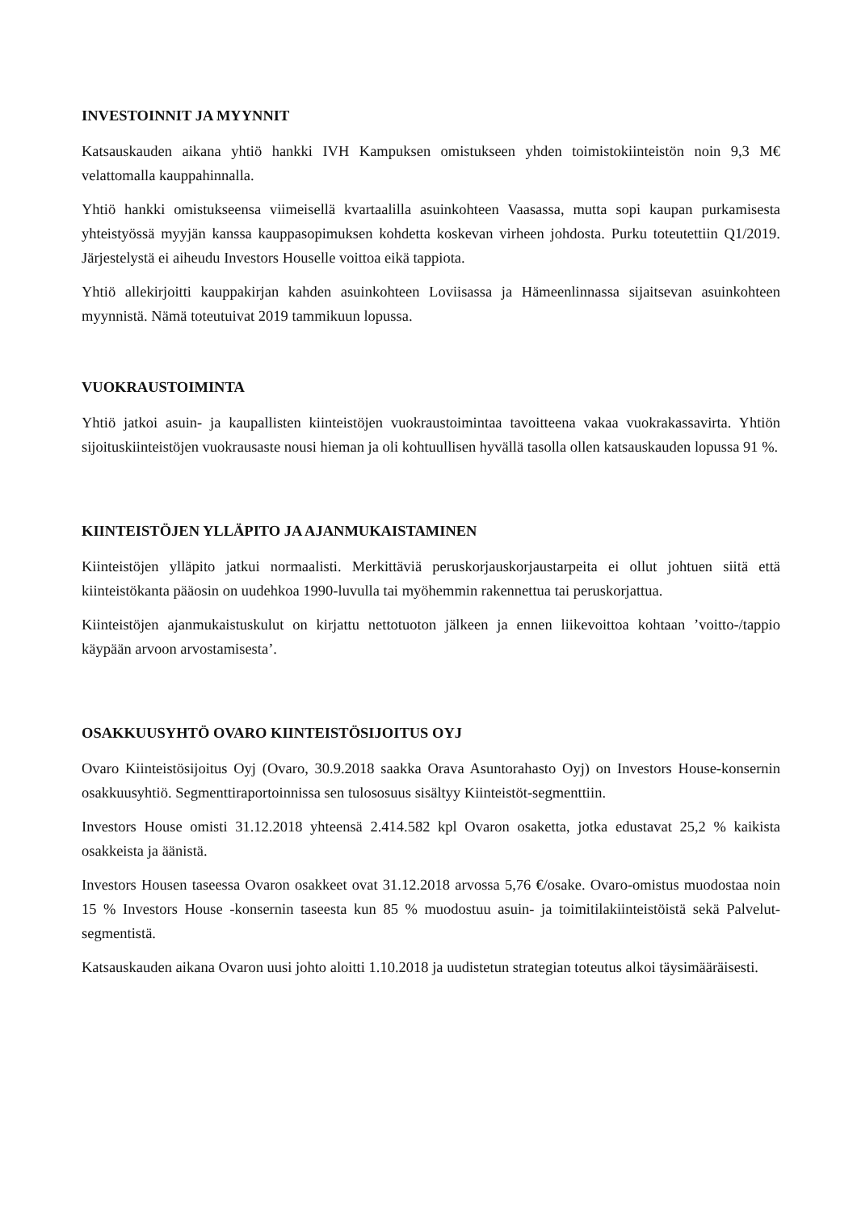INVESTOINNIT JA MYYNNIT
Katsauskauden aikana yhtiö hankki IVH Kampuksen omistukseen yhden toimistokiinteistön noin 9,3 M€ velattomalla kauppahinnalla.
Yhtiö hankki omistukseensa viimeisellä kvartaalilla asuinkohteen Vaasassa, mutta sopi kaupan purkamisesta yhteistyössä myyjän kanssa kauppasopimuksen kohdetta koskevan virheen johdosta. Purku toteutettiin Q1/2019. Järjestelystä ei aiheudu Investors Houselle voittoa eikä tappiota.
Yhtiö allekirjoitti kauppakirjan kahden asuinkohteen Loviisassa ja Hämeenlinnassa sijaitsevan asuinkohteen myynnistä. Nämä toteutuivat 2019 tammikuun lopussa.
VUOKRAUSTOIMINTA
Yhtiö jatkoi asuin- ja kaupallisten kiinteistöjen vuokraustoimintaa tavoitteena vakaa vuokrakassavirta. Yhtiön sijoituskiinteistöjen vuokrausaste nousi hieman ja oli kohtuullisen hyvällä tasolla ollen katsauskauden lopussa 91 %.
KIINTEISTÖJEN YLLÄPITO JA AJANMUKAISTAMINEN
Kiinteistöjen ylläpito jatkui normaalisti. Merkittäviä peruskorjauskorjaustarpeita ei ollut johtuen siitä että kiinteistökanta pääosin on uudehkoa 1990-luvulla tai myöhemmin rakennettua tai peruskorjattua.
Kiinteistöjen ajanmukaistuskulut on kirjattu nettotuoton jälkeen ja ennen liikevoittoa kohtaan ’voitto-/tappio käypään arvoon arvostamisesta’.
OSAKKUUSYHTÖ OVARO KIINTEISTÖSIJOITUS OYJ
Ovaro Kiinteistösijoitus Oyj (Ovaro, 30.9.2018 saakka Orava Asuntorahasto Oyj) on Investors House-konsernin osakkuusyhtiö. Segmenttiraportoinnissa sen tulososuus sisältyy Kiinteistöt-segmenttiin.
Investors House omisti 31.12.2018 yhteensä 2.414.582 kpl Ovaron osaketta, jotka edustavat 25,2 % kaikista osakkeista ja äänistä.
Investors Housen taseessa Ovaron osakkeet ovat 31.12.2018 arvossa 5,76 €/osake. Ovaro-omistus muodostaa noin 15 % Investors House -konsernin taseesta kun 85 % muodostuu asuin- ja toimitilakiinteistöistä sekä Palvelut-segmentistä.
Katsauskauden aikana Ovaron uusi johto aloitti 1.10.2018 ja uudistetun strategian toteutus alkoi täysimääräisesti.